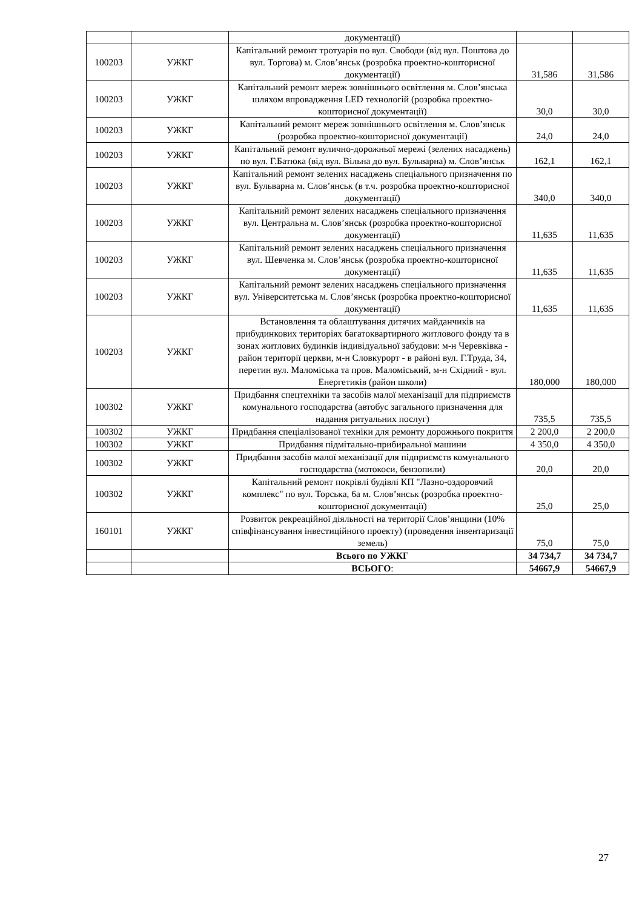| | | документації) | | |
| 100203 | УЖКГ | Капітальний ремонт тротуарів по вул. Свободи (від вул. Поштова до вул. Торгова) м. Слов’янськ (розробка проектно-кошторисної документації) | 31,586 | 31,586 |
| 100203 | УЖКГ | Капітальний ремонт мереж зовнішнього освітлення м. Слов’янська шляхом впровадження LED технологій (розробка проектно-кошторисної документації) | 30,0 | 30,0 |
| 100203 | УЖКГ | Капітальний ремонт мереж зовнішнього освітлення м. Слов’янськ (розробка проектно-кошторисної документації) | 24,0 | 24,0 |
| 100203 | УЖКГ | Капітальний ремонт вулично-дорожньої мережі (зелених насаджень) по вул. Г.Батюка (від вул. Вільна до вул. Бульварна) м. Слов’янськ | 162,1 | 162,1 |
| 100203 | УЖКГ | Капітальний ремонт зелених насаджень спеціального призначення по вул. Бульварна м. Слов’янськ (в т.ч. розробка проектно-кошторисної документації) | 340,0 | 340,0 |
| 100203 | УЖКГ | Капітальний ремонт зелених насаджень спеціального призначення вул. Центральна м. Слов’янськ (розробка проектно-кошторисної документації) | 11,635 | 11,635 |
| 100203 | УЖКГ | Капітальний ремонт зелених насаджень спеціального призначення вул. Шевченка м. Слов’янськ (розробка проектно-кошторисної документації) | 11,635 | 11,635 |
| 100203 | УЖКГ | Капітальний ремонт зелених насаджень спеціального призначення вул. Університетська м. Слов’янськ (розробка проектно-кошторисної документації) | 11,635 | 11,635 |
| 100203 | УЖКГ | Встановлення та облаштування дитячих майданчиків на прибудинкових територіях багатоквартирного житлового фонду та в зонах житлових будинків індивідуальної забудови: м-н Черевківка - район території церкви, м-н Словкурорт - в районі вул. Г.Труда, 34, перетин вул. Маломіська та пров. Маломіський, м-н Східний - вул. Енергетиків (район школи) | 180,000 | 180,000 |
| 100302 | УЖКГ | Придбання спецтехніки та засобів малої механізації для підприємств комунального господарства (автобус загального призначення для надання ритуальних послуг) | 735,5 | 735,5 |
| 100302 | УЖКГ | Придбання спеціалізованої техніки для ремонту дорожнього покриття | 2 200,0 | 2 200,0 |
| 100302 | УЖКГ | Придбання підмітально-прибиральної машини | 4 350,0 | 4 350,0 |
| 100302 | УЖКГ | Придбання засобів малої механізації для підприємств комунального господарства (мотокоси, бензопили) | 20,0 | 20,0 |
| 100302 | УЖКГ | Капітальний ремонт покрівлі будівлі КП "Лазно-оздоровчий комплекс" по вул. Торська, 6а м. Слов’янськ (розробка проектно-кошторисної документації) | 25,0 | 25,0 |
| 160101 | УЖКГ | Розвиток рекреаційної діяльності на території Слов’янщини (10% співфінансування інвестиційного проекту) (проведення інвентаризації земель) | 75,0 | 75,0 |
| | | Всього по УЖКГ | 34 734,7 | 34 734,7 |
| | | ВСЬОГО : | 54667,9 | 54667,9 |
27